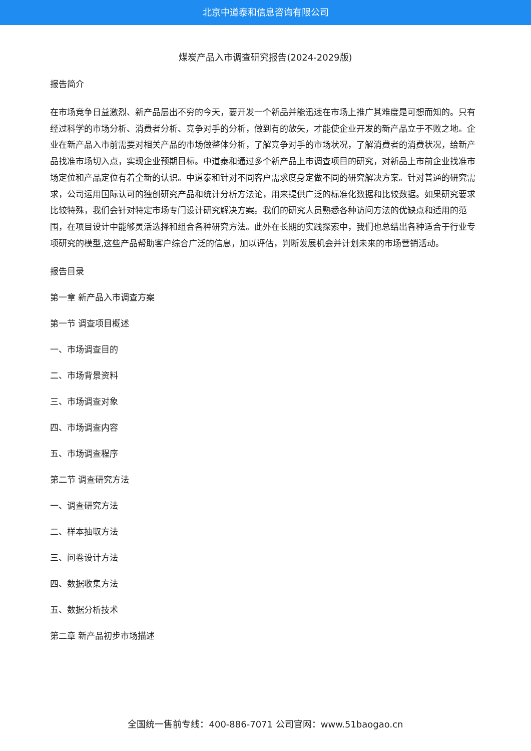北京中道泰和信息咨询有限公司
煤炭产品入市调查研究报告(2024-2029版)
报告简介
在市场竞争日益激烈、新产品层出不穷的今天，要开发一个新品并能迅速在市场上推广其难度是可想而知的。只有经过科学的市场分析、消费者分析、竞争对手的分析，做到有的放矢，才能使企业开发的新产品立于不败之地。企业在新产品入市前需要对相关产品的市场做整体分析，了解竞争对手的市场状况，了解消费者的消费状况，给新产品找准市场切入点，实现企业预期目标。中道泰和通过多个新产品上市调查项目的研究，对新品上市前企业找准市场定位和产品定位有着全新的认识。中道泰和针对不同客户需求度身定做不同的研究解决方案。针对普通的研究需求，公司运用国际认可的独创研究产品和统计分析方法论，用来提供广泛的标准化数据和比较数据。如果研究要求比较特殊，我们会针对特定市场专门设计研究解决方案。我们的研究人员熟悉各种访问方法的优缺点和适用的范围，在项目设计中能够灵活选择和组合各种研究方法。此外在长期的实践探索中，我们也总结出各种适合于行业专项研究的模型,这些产品帮助客户综合广泛的信息，加以评估，判断发展机会并计划未来的市场营销活动。
报告目录
第一章 新产品入市调查方案
第一节 调查项目概述
一、市场调查目的
二、市场背景资料
三、市场调查对象
四、市场调查内容
五、市场调查程序
第二节 调查研究方法
一、调查研究方法
二、样本抽取方法
三、问卷设计方法
四、数据收集方法
五、数据分析技术
第二章 新产品初步市场描述
全国统一售前专线：400-886-7071 公司官网：www.51baogao.cn